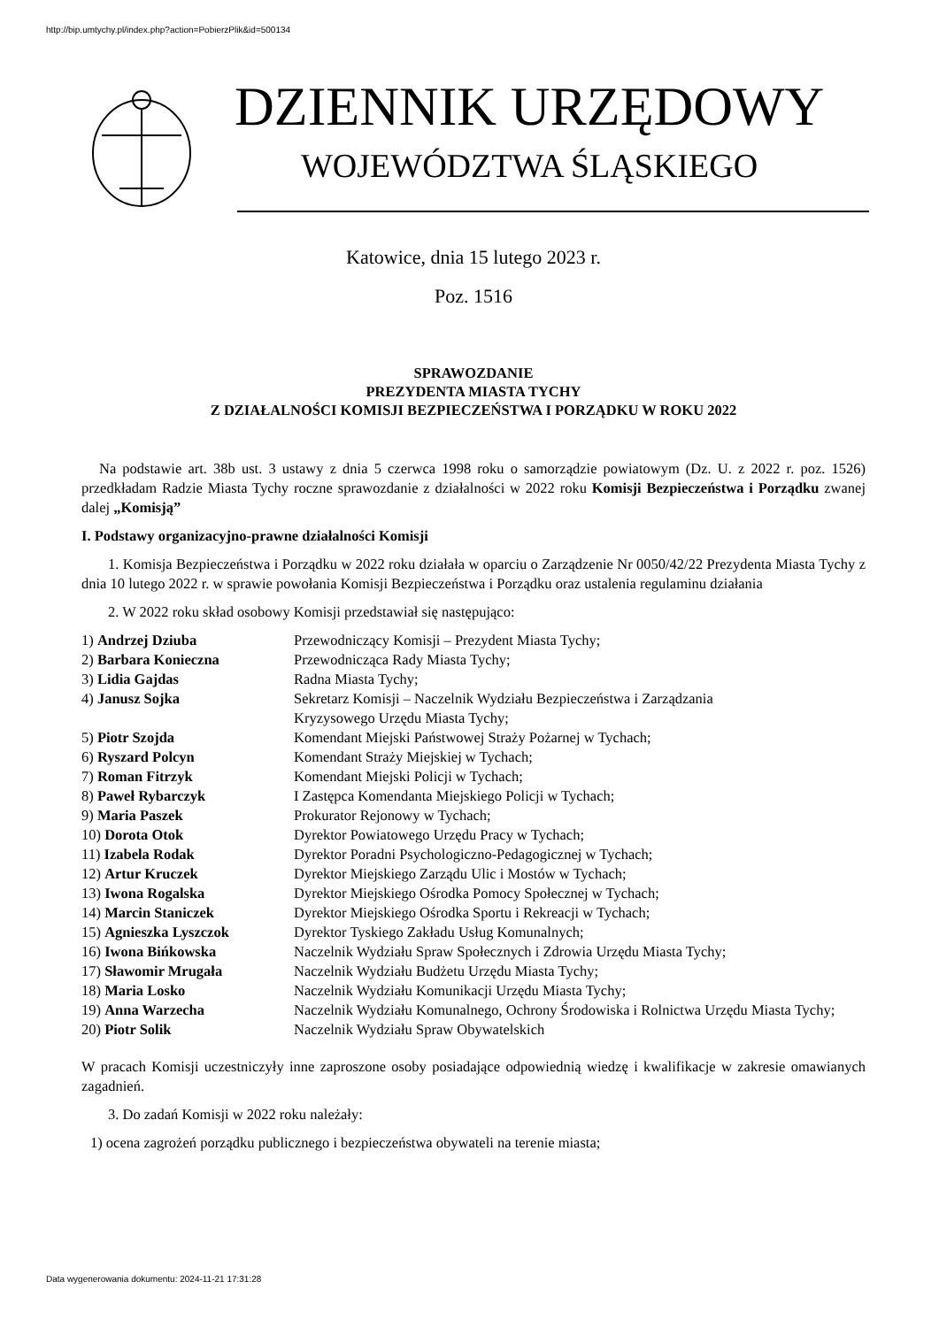http://bip.umtychy.pl/index.php?action=PobierzPlik&id=500134
DZIENNIK URZĘDOWY
WOJEWÓDZTWA ŚLĄSKIEGO
Katowice, dnia 15 lutego 2023 r.
Poz. 1516
SPRAWOZDANIE
PREZYDENTA MIASTA TYCHY
Z DZIAŁALNOŚCI KOMISJI BEZPIECZEŃSTWA I PORZĄDKU W ROKU 2022
Na podstawie art. 38b ust. 3 ustawy z dnia 5 czerwca 1998 roku o samorządzie powiatowym (Dz. U. z 2022 r. poz. 1526) przedkładam Radzie Miasta Tychy roczne sprawozdanie z działalności w 2022 roku Komisji Bezpieczeństwa i Porządku zwanej dalej „Komisją”
I. Podstawy organizacyjno-prawne działalności Komisji
1. Komisja Bezpieczeństwa i Porządku w 2022 roku działała w oparciu o Zarządzenie Nr 0050/42/22 Prezydenta Miasta Tychy z dnia 10 lutego 2022 r. w sprawie powołania Komisji Bezpieczeństwa i Porządku oraz ustalenia regulaminu działania
2. W 2022 roku skład osobowy Komisji przedstawiał się następująco:
| 1) Andrzej Dziuba | Przewodniczący Komisji – Prezydent Miasta Tychy; |
| 2) Barbara Konieczna | Przewodnicząca Rady Miasta Tychy; |
| 3) Lidia Gajdas | Radna Miasta Tychy; |
| 4) Janusz Sojka | Sekretarz Komisji – Naczelnik Wydziału Bezpieczeństwa i Zarządzania Kryzysowego Urzędu Miasta Tychy; |
| 5) Piotr Szojda | Komendant Miejski Państwowej Straży Pożarnej w Tychach; |
| 6) Ryszard Polcyn | Komendant Straży Miejskiej w Tychach; |
| 7) Roman Fitrzyk | Komendant Miejski Policji w Tychach; |
| 8) Paweł Rybarczyk | I Zastępca Komendanta Miejskiego Policji w Tychach; |
| 9) Maria Paszek | Prokurator Rejonowy w Tychach; |
| 10) Dorota Otok | Dyrektor Powiatowego Urzędu Pracy w Tychach; |
| 11) Izabela Rodak | Dyrektor Poradni Psychologiczno-Pedagogicznej w Tychach; |
| 12) Artur Kruczek | Dyrektor Miejskiego Zarządu Ulic i Mostów w Tychach; |
| 13) Iwona Rogalska | Dyrektor Miejskiego Ośrodka Pomocy Społecznej w Tychach; |
| 14) Marcin Staniczek | Dyrektor Miejskiego Ośrodka Sportu i Rekreacji w Tychach; |
| 15) Agnieszka Lyszczok | Dyrektor Tyskiego Zakładu Usług Komunalnych; |
| 16) Iwona Bińkowska | Naczelnik Wydziału Spraw Społecznych i Zdrowia Urzędu Miasta Tychy; |
| 17) Sławomir Mrugała | Naczelnik Wydziału Budżetu Urzędu Miasta Tychy; |
| 18) Maria Losko | Naczelnik Wydziału Komunikacji Urzędu Miasta Tychy; |
| 19) Anna Warzecha | Naczelnik Wydziału Komunalnego, Ochrony Środowiska i Rolnictwa Urzędu Miasta Tychy; |
| 20) Piotr Solik | Naczelnik Wydziału Spraw Obywatelskich |
W pracach Komisji uczestniczyły inne zaproszone osoby posiadające odpowiednią wiedzę i kwalifikacje w zakresie omawianych zagadnień.
3. Do zadań Komisji w 2022 roku należały:
1) ocena zagrożeń porządku publicznego i bezpieczeństwa obywateli na terenie miasta;
Data wygenerowania dokumentu: 2024-11-21 17:31:28